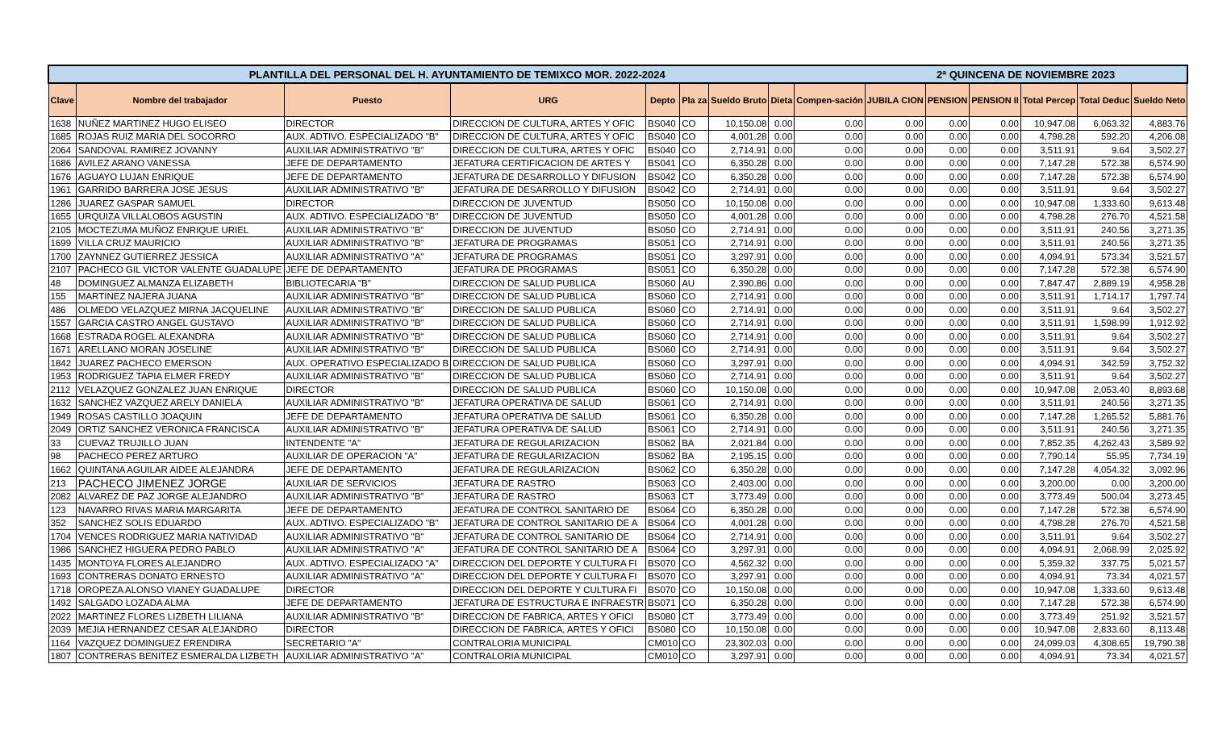| PLANTILLA DEL PERSONAL DEL H. AYUNTAMIENTO DE TEMIXCO MOR. 2022-2024 | | | | | | | | | 2ª QUINCENA DE NOVIEMBRE 2023 | | | | | |
| --- | --- | --- | --- | --- | --- | --- | --- | --- | --- | --- | --- | --- | --- | --- |
| Clave | Nombre del trabajador | Puesto | URG | Depto | Pla za | Sueldo Bruto | Dieta | Compen-sación | JUBILA CION | PENSION | PENSION II | Total Percep | Total Deduc | Sueldo Neto |
| 1638 | NUÑEZ MARTINEZ HUGO ELISEO | DIRECTOR | DIRECCION DE CULTURA, ARTES Y OFIC | BS040 | CO | 10,150.08 | 0.00 | 0.00 | 0.00 | 0.00 | 0.00 | 10,947.08 | 6,063.32 | 4,883.76 |
| 1685 | ROJAS RUIZ MARIA DEL SOCORRO | AUX. ADTIVO. ESPECIALIZADO "B" | DIRECCION DE CULTURA, ARTES Y OFIC | BS040 | CO | 4,001.28 | 0.00 | 0.00 | 0.00 | 0.00 | 0.00 | 4,798.28 | 592.20 | 4,206.08 |
| 2064 | SANDOVAL RAMIREZ JOVANNY | AUXILIAR ADMINISTRATIVO "B" | DIRECCION DE CULTURA, ARTES Y OFIC | BS040 | CO | 2,714.91 | 0.00 | 0.00 | 0.00 | 0.00 | 0.00 | 3,511.91 | 9.64 | 3,502.27 |
| 1686 | AVILEZ ARANO VANESSA | JEFE DE DEPARTAMENTO | JEFATURA CERTIFICACION DE ARTES Y | BS041 | CO | 6,350.28 | 0.00 | 0.00 | 0.00 | 0.00 | 0.00 | 7,147.28 | 572.38 | 6,574.90 |
| 1676 | AGUAYO LUJAN ENRIQUE | JEFE DE DEPARTAMENTO | JEFATURA DE DESARROLLO Y DIFUSION | BS042 | CO | 6,350.28 | 0.00 | 0.00 | 0.00 | 0.00 | 0.00 | 7,147.28 | 572.38 | 6,574.90 |
| 1961 | GARRIDO BARRERA JOSE JESUS | AUXILIAR ADMINISTRATIVO "B" | JEFATURA DE DESARROLLO Y DIFUSION | BS042 | CO | 2,714.91 | 0.00 | 0.00 | 0.00 | 0.00 | 0.00 | 3,511.91 | 9.64 | 3,502.27 |
| 1286 | JUAREZ GASPAR SAMUEL | DIRECTOR | DIRECCION DE JUVENTUD | BS050 | CO | 10,150.08 | 0.00 | 0.00 | 0.00 | 0.00 | 0.00 | 10,947.08 | 1,333.60 | 9,613.48 |
| 1655 | URQUIZA VILLALOBOS AGUSTIN | AUX. ADTIVO. ESPECIALIZADO "B" | DIRECCION DE JUVENTUD | BS050 | CO | 4,001.28 | 0.00 | 0.00 | 0.00 | 0.00 | 0.00 | 4,798.28 | 276.70 | 4,521.58 |
| 2105 | MOCTEZUMA MUÑOZ ENRIQUE URIEL | AUXILIAR ADMINISTRATIVO "B" | DIRECCION DE JUVENTUD | BS050 | CO | 2,714.91 | 0.00 | 0.00 | 0.00 | 0.00 | 0.00 | 3,511.91 | 240.56 | 3,271.35 |
| 1699 | VILLA CRUZ MAURICIO | AUXILIAR ADMINISTRATIVO "B" | JEFATURA DE PROGRAMAS | BS051 | CO | 2,714.91 | 0.00 | 0.00 | 0.00 | 0.00 | 0.00 | 3,511.91 | 240.56 | 3,271.35 |
| 1700 | ZAYNNEZ GUTIERREZ JESSICA | AUXILIAR ADMINISTRATIVO "A" | JEFATURA DE PROGRAMAS | BS051 | CO | 3,297.91 | 0.00 | 0.00 | 0.00 | 0.00 | 0.00 | 4,094.91 | 573.34 | 3,521.57 |
| 2107 | PACHECO GIL VICTOR VALENTE GUADALUPE | JEFE DE DEPARTAMENTO | JEFATURA DE PROGRAMAS | BS051 | CO | 6,350.28 | 0.00 | 0.00 | 0.00 | 0.00 | 0.00 | 7,147.28 | 572.38 | 6,574.90 |
| 48 | DOMINGUEZ ALMANZA ELIZABETH | BIBLIOTECARIA "B" | DIRECCION DE SALUD PUBLICA | BS060 | AU | 2,390.86 | 0.00 | 0.00 | 0.00 | 0.00 | 0.00 | 7,847.47 | 2,889.19 | 4,958.28 |
| 155 | MARTINEZ NAJERA JUANA | AUXILIAR ADMINISTRATIVO "B" | DIRECCION DE SALUD PUBLICA | BS060 | CO | 2,714.91 | 0.00 | 0.00 | 0.00 | 0.00 | 0.00 | 3,511.91 | 1,714.17 | 1,797.74 |
| 486 | OLMEDO VELAZQUEZ MIRNA JACQUELINE | AUXILIAR ADMINISTRATIVO "B" | DIRECCION DE SALUD PUBLICA | BS060 | CO | 2,714.91 | 0.00 | 0.00 | 0.00 | 0.00 | 0.00 | 3,511.91 | 9.64 | 3,502.27 |
| 1557 | GARCIA CASTRO ANGEL GUSTAVO | AUXILIAR ADMINISTRATIVO "B" | DIRECCION DE SALUD PUBLICA | BS060 | CO | 2,714.91 | 0.00 | 0.00 | 0.00 | 0.00 | 0.00 | 3,511.91 | 1,598.99 | 1,912.92 |
| 1668 | ESTRADA ROGEL ALEXANDRA | AUXILIAR ADMINISTRATIVO "B" | DIRECCION DE SALUD PUBLICA | BS060 | CO | 2,714.91 | 0.00 | 0.00 | 0.00 | 0.00 | 0.00 | 3,511.91 | 9.64 | 3,502.27 |
| 1671 | ARELLANO MORAN JOSELINE | AUXILIAR ADMINISTRATIVO "B" | DIRECCION DE SALUD PUBLICA | BS060 | CO | 2,714.91 | 0.00 | 0.00 | 0.00 | 0.00 | 0.00 | 3,511.91 | 9.64 | 3,502.27 |
| 1842 | JUAREZ PACHECO EMERSON | AUX. OPERATIVO ESPECIALIZADO B | DIRECCION DE SALUD PUBLICA | BS060 | CO | 3,297.91 | 0.00 | 0.00 | 0.00 | 0.00 | 0.00 | 4,094.91 | 342.59 | 3,752.32 |
| 1953 | RODRIGUEZ TAPIA ELMER FREDY | AUXILIAR ADMINISTRATIVO "B" | DIRECCION DE SALUD PUBLICA | BS060 | CO | 2,714.91 | 0.00 | 0.00 | 0.00 | 0.00 | 0.00 | 3,511.91 | 9.64 | 3,502.27 |
| 2112 | VELAZQUEZ GONZALEZ JUAN ENRIQUE | DIRECTOR | DIRECCION DE SALUD PUBLICA | BS060 | CO | 10,150.08 | 0.00 | 0.00 | 0.00 | 0.00 | 0.00 | 10,947.08 | 2,053.40 | 8,893.68 |
| 1632 | SANCHEZ VAZQUEZ ARELY DANIELA | AUXILIAR ADMINISTRATIVO "B" | JEFATURA OPERATIVA DE SALUD | BS061 | CO | 2,714.91 | 0.00 | 0.00 | 0.00 | 0.00 | 0.00 | 3,511.91 | 240.56 | 3,271.35 |
| 1949 | ROSAS CASTILLO JOAQUIN | JEFE DE DEPARTAMENTO | JEFATURA OPERATIVA DE SALUD | BS061 | CO | 6,350.28 | 0.00 | 0.00 | 0.00 | 0.00 | 0.00 | 7,147.28 | 1,265.52 | 5,881.76 |
| 2049 | ORTIZ SANCHEZ VERONICA FRANCISCA | AUXILIAR ADMINISTRATIVO "B" | JEFATURA OPERATIVA DE SALUD | BS061 | CO | 2,714.91 | 0.00 | 0.00 | 0.00 | 0.00 | 0.00 | 3,511.91 | 240.56 | 3,271.35 |
| 33 | CUEVAZ TRUJILLO JUAN | INTENDENTE "A" | JEFATURA DE REGULARIZACION | BS062 | BA | 2,021.84 | 0.00 | 0.00 | 0.00 | 0.00 | 0.00 | 7,852.35 | 4,262.43 | 3,589.92 |
| 98 | PACHECO PEREZ ARTURO | AUXILIAR DE OPERACION "A" | JEFATURA DE REGULARIZACION | BS062 | BA | 2,195.15 | 0.00 | 0.00 | 0.00 | 0.00 | 0.00 | 7,790.14 | 55.95 | 7,734.19 |
| 1662 | QUINTANA AGUILAR AIDEE ALEJANDRA | JEFE DE DEPARTAMENTO | JEFATURA DE REGULARIZACION | BS062 | CO | 6,350.28 | 0.00 | 0.00 | 0.00 | 0.00 | 0.00 | 7,147.28 | 4,054.32 | 3,092.96 |
| 213 | PACHECO JIMENEZ JORGE | AUXILIAR DE SERVICIOS | JEFATURA DE RASTRO | BS063 | CO | 2,403.00 | 0.00 | 0.00 | 0.00 | 0.00 | 0.00 | 3,200.00 | 0.00 | 3,200.00 |
| 2082 | ALVAREZ DE PAZ JORGE ALEJANDRO | AUXILIAR ADMINISTRATIVO "B" | JEFATURA DE RASTRO | BS063 | CT | 3,773.49 | 0.00 | 0.00 | 0.00 | 0.00 | 0.00 | 3,773.49 | 500.04 | 3,273.45 |
| 123 | NAVARRO RIVAS MARIA MARGARITA | JEFE DE DEPARTAMENTO | JEFATURA DE CONTROL SANITARIO DE | BS064 | CO | 6,350.28 | 0.00 | 0.00 | 0.00 | 0.00 | 0.00 | 7,147.28 | 572.38 | 6,574.90 |
| 352 | SANCHEZ SOLIS EDUARDO | AUX. ADTIVO. ESPECIALIZADO "B" | JEFATURA DE CONTROL SANITARIO DE A | BS064 | CO | 4,001.28 | 0.00 | 0.00 | 0.00 | 0.00 | 0.00 | 4,798.28 | 276.70 | 4,521.58 |
| 1704 | VENCES RODRIGUEZ MARIA NATIVIDAD | AUXILIAR ADMINISTRATIVO "B" | JEFATURA DE CONTROL SANITARIO DE | BS064 | CO | 2,714.91 | 0.00 | 0.00 | 0.00 | 0.00 | 0.00 | 3,511.91 | 9.64 | 3,502.27 |
| 1986 | SANCHEZ HIGUERA PEDRO PABLO | AUXILIAR ADMINISTRATIVO "A" | JEFATURA DE CONTROL SANITARIO DE A | BS064 | CO | 3,297.91 | 0.00 | 0.00 | 0.00 | 0.00 | 0.00 | 4,094.91 | 2,068.99 | 2,025.92 |
| 1435 | MONTOYA FLORES ALEJANDRO | AUX. ADTIVO. ESPECIALIZADO "A" | DIRECCION DEL DEPORTE Y CULTURA FI | BS070 | CO | 4,562.32 | 0.00 | 0.00 | 0.00 | 0.00 | 0.00 | 5,359.32 | 337.75 | 5,021.57 |
| 1693 | CONTRERAS DONATO ERNESTO | AUXILIAR ADMINISTRATIVO "A" | DIRECCION DEL DEPORTE Y CULTURA FI | BS070 | CO | 3,297.91 | 0.00 | 0.00 | 0.00 | 0.00 | 0.00 | 4,094.91 | 73.34 | 4,021.57 |
| 1718 | OROPEZA ALONSO VIANEY GUADALUPE | DIRECTOR | DIRECCION DEL DEPORTE Y CULTURA FI | BS070 | CO | 10,150.08 | 0.00 | 0.00 | 0.00 | 0.00 | 0.00 | 10,947.08 | 1,333.60 | 9,613.48 |
| 1492 | SALGADO LOZADA ALMA | JEFE DE DEPARTAMENTO | JEFATURA DE ESTRUCTURA E INFRAESTR | BS071 | CO | 6,350.28 | 0.00 | 0.00 | 0.00 | 0.00 | 0.00 | 7,147.28 | 572.38 | 6,574.90 |
| 2022 | MARTINEZ FLORES LIZBETH LILIANA | AUXILIAR ADMINISTRATIVO "B" | DIRECCION DE FABRICA, ARTES Y OFICI | BS080 | CT | 3,773.49 | 0.00 | 0.00 | 0.00 | 0.00 | 0.00 | 3,773.49 | 251.92 | 3,521.57 |
| 2039 | MEJIA HERNANDEZ CESAR ALEJANDRO | DIRECTOR | DIRECCION DE FABRICA, ARTES Y OFICI | BS080 | CO | 10,150.08 | 0.00 | 0.00 | 0.00 | 0.00 | 0.00 | 10,947.08 | 2,833.60 | 8,113.48 |
| 1164 | VAZQUEZ DOMINGUEZ ERENDIRA | SECRETARIO "A" | CONTRALORIA MUNICIPAL | CM010 | CO | 23,302.03 | 0.00 | 0.00 | 0.00 | 0.00 | 0.00 | 24,099.03 | 4,308.65 | 19,790.38 |
| 1807 | CONTRERAS BENITEZ ESMERALDA LIZBETH | AUXILIAR ADMINISTRATIVO "A" | CONTRALORIA MUNICIPAL | CM010 | CO | 3,297.91 | 0.00 | 0.00 | 0.00 | 0.00 | 0.00 | 4,094.91 | 73.34 | 4,021.57 |